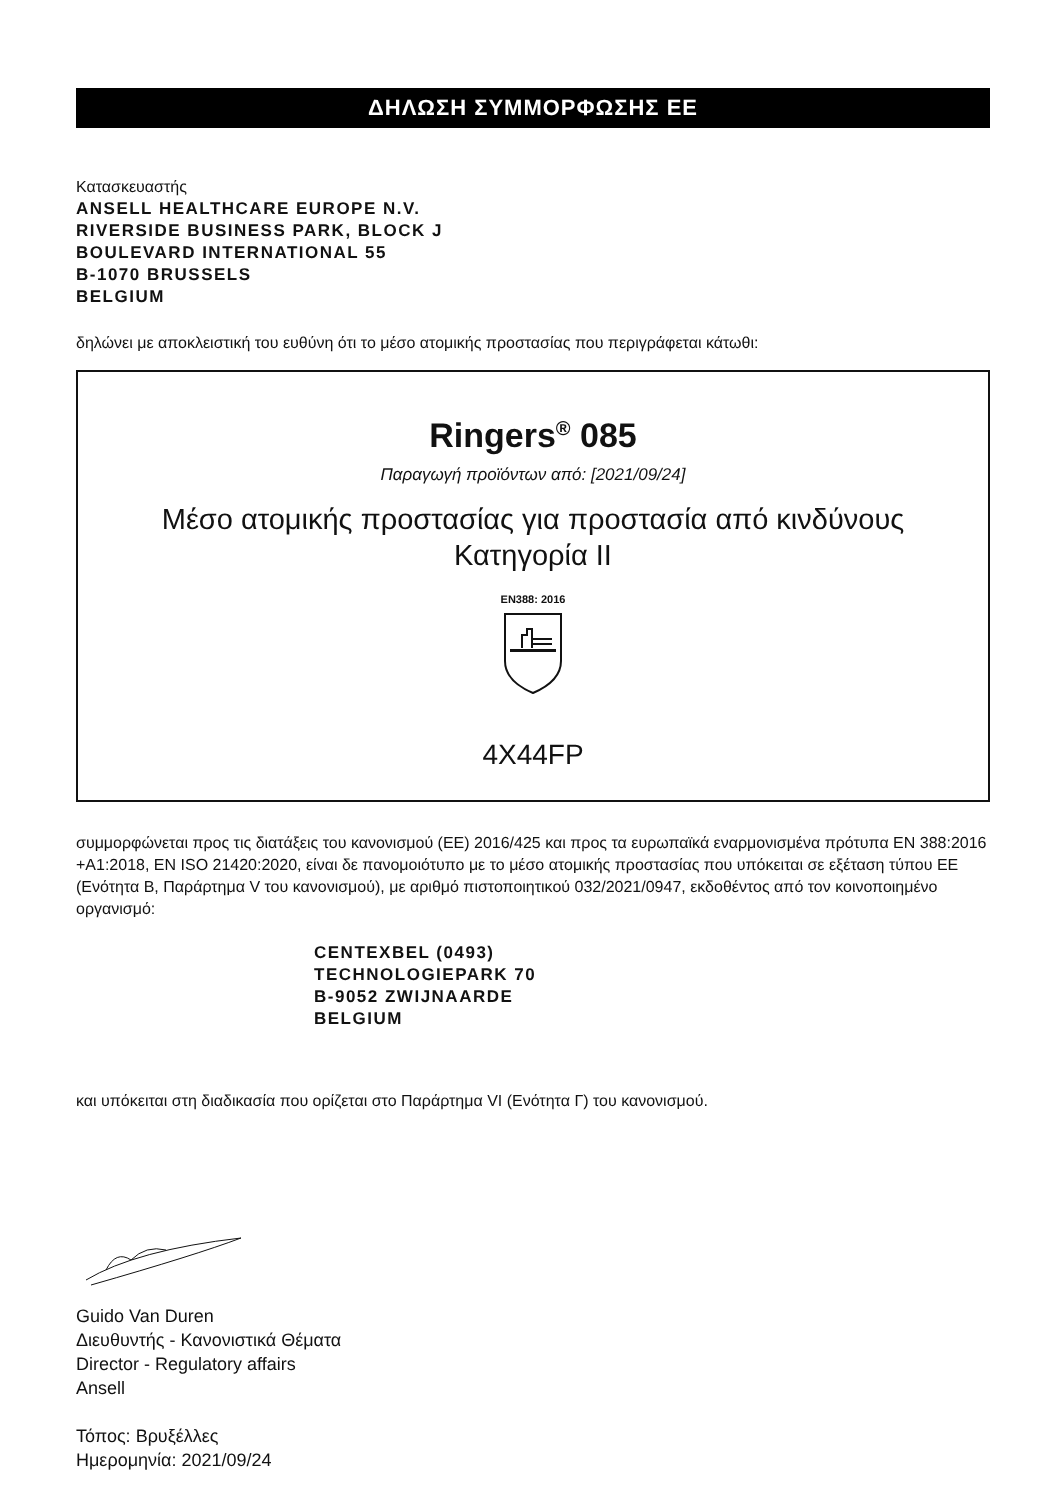ΔΗΛΩΣΗ ΣΥΜΜΟΡΦΩΣΗΣ ΕΕ
Κατασκευαστής
ANSELL HEALTHCARE EUROPE N.V.
RIVERSIDE BUSINESS PARK, BLOCK J
BOULEVARD INTERNATIONAL 55
B-1070 BRUSSELS
BELGIUM
δηλώνει με αποκλειστική του ευθύνη ότι το μέσο ατομικής προστασίας που περιγράφεται κάτωθι:
Ringers<sup>®</sup> 085
Παραγωγή προϊόντων από: [2021/09/24]
Μέσο ατομικής προστασίας για προστασία από κινδύνους
Κατηγορία ΙΙ
EN388: 2016
4X44FP
συμμορφώνεται προς τις διατάξεις του κανονισμού (ΕΕ) 2016/425 και προς τα ευρωπαϊκά εναρμονισμένα πρότυπα EN 388:2016 +A1:2018, EN ISO 21420:2020, είναι δε πανομοιότυπο με το μέσο ατομικής προστασίας που υπόκειται σε εξέταση τύπου ΕΕ (Ενότητα Β, Παράρτημα V του κανονισμού), με αριθμό πιστοποιητικού 032/2021/0947, εκδοθέντος από τον κοινοποιημένο οργανισμό:
CENTEXBEL (0493)
TECHNOLOGIEPARK 70
B-9052 ZWIJNAARDE
BELGIUM
και υπόκειται στη διαδικασία που ορίζεται στο Παράρτημα VI (Ενότητα Γ) του κανονισμού.
Guido Van Duren
Διευθυντής - Κανονιστικά Θέματα
Director - Regulatory affairs
Ansell
Τόπος: Βρυξέλλες
Ημερομηνία: 2021/09/24